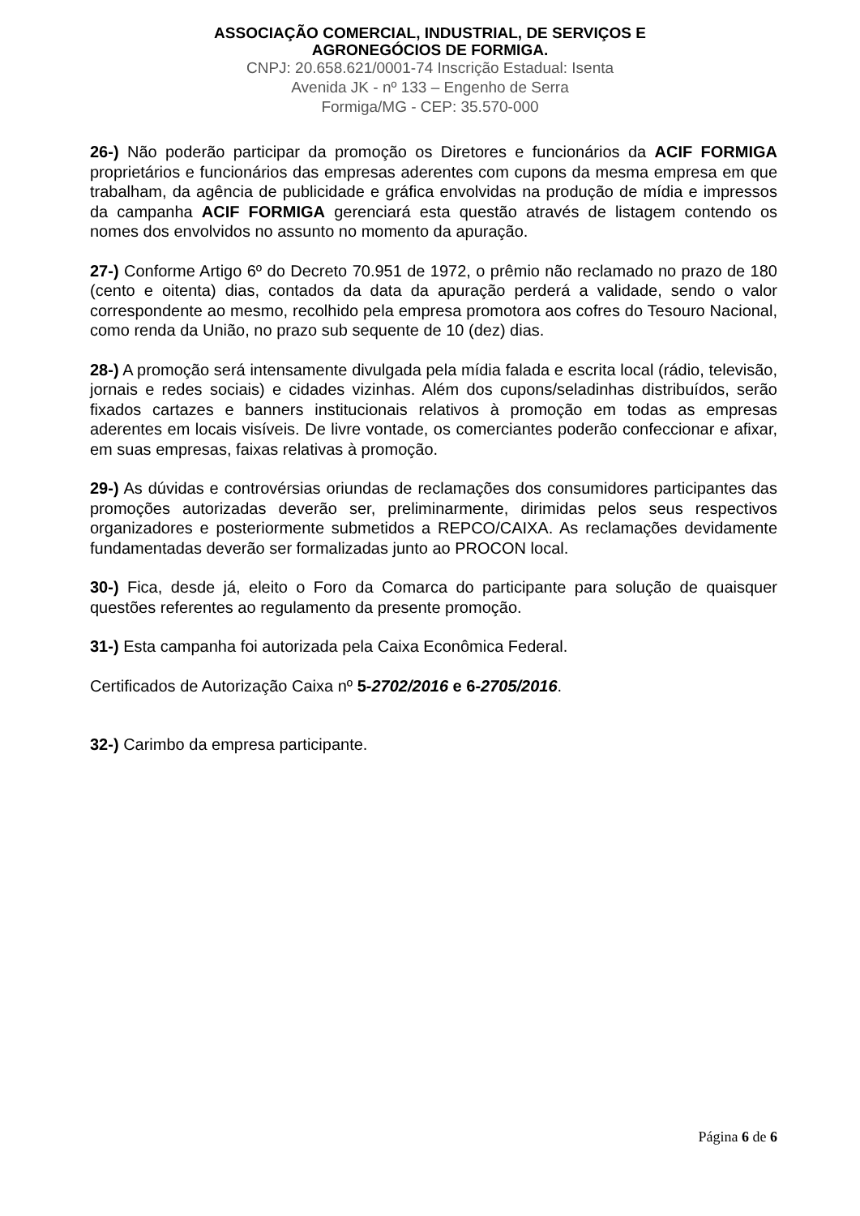ASSOCIAÇÃO COMERCIAL, INDUSTRIAL, DE SERVIÇOS E
AGRONEGÓCIOS DE FORMIGA.
CNPJ: 20.658.621/0001-74 Inscrição Estadual: Isenta
Avenida JK - nº 133 – Engenho de Serra
Formiga/MG - CEP: 35.570-000
26-) Não poderão participar da promoção os Diretores e funcionários da ACIF FORMIGA proprietários e funcionários das empresas aderentes com cupons da mesma empresa em que trabalham, da agência de publicidade e gráfica envolvidas na produção de mídia e impressos da campanha ACIF FORMIGA gerenciará esta questão através de listagem contendo os nomes dos envolvidos no assunto no momento da apuração.
27-) Conforme Artigo 6º do Decreto 70.951 de 1972, o prêmio não reclamado no prazo de 180 (cento e oitenta) dias, contados da data da apuração perderá a validade, sendo o valor correspondente ao mesmo, recolhido pela empresa promotora aos cofres do Tesouro Nacional, como renda da União, no prazo sub sequente de 10 (dez) dias.
28-) A promoção será intensamente divulgada pela mídia falada e escrita local (rádio, televisão, jornais e redes sociais) e cidades vizinhas. Além dos cupons/seladinhas distribuídos, serão fixados cartazes e banners institucionais relativos à promoção em todas as empresas aderentes em locais visíveis. De livre vontade, os comerciantes poderão confeccionar e afixar, em suas empresas, faixas relativas à promoção.
29-) As dúvidas e controvérsias oriundas de reclamações dos consumidores participantes das promoções autorizadas deverão ser, preliminarmente, dirimidas pelos seus respectivos organizadores e posteriormente submetidos a REPCO/CAIXA. As reclamações devidamente fundamentadas deverão ser formalizadas junto ao PROCON local.
30-) Fica, desde já, eleito o Foro da Comarca do participante para solução de quaisquer questões referentes ao regulamento da presente promoção.
31-) Esta campanha foi autorizada pela Caixa Econômica Federal.
Certificados de Autorização Caixa nº 5-2702/2016 e 6-2705/2016.
32-) Carimbo da empresa participante.
Página 6 de 6